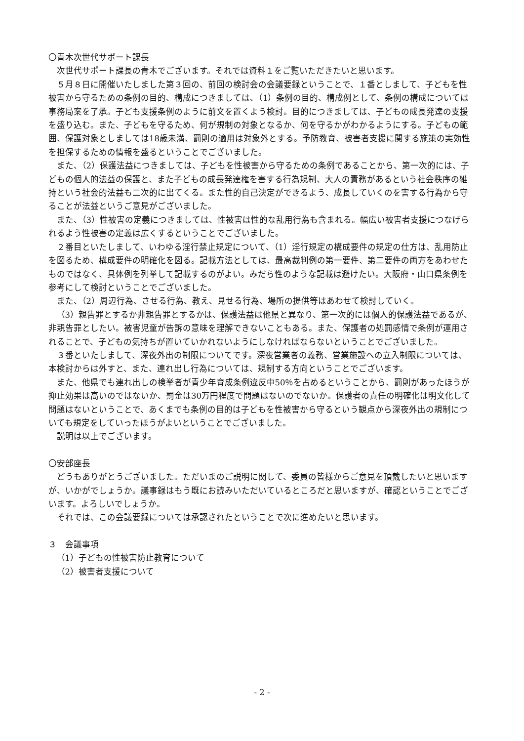〇青木次世代サポート課長
次世代サポート課長の青木でございます。それでは資料１をご覧いただきたいと思います。
５月８日に開催いたしました第３回の、前回の検討会の会議要録ということで、１番としまして、子どもを性被害から守るための条例の目的、構成につきましては、（1）条例の目的、構成例として、条例の構成については事務局案を了承。子ども支援条例のように前文を置くよう検討。目的につきましては、子どもの成長発達の支援を盛り込む。また、子どもを守るため、何が規制の対象となるか、何を守るかがわかるようにする。子どもの範囲、保護対象としましては18歳未満、罰則の適用は対象外とする。予防教育、被害者支援に関する施策の実効性を担保するための情報を盛るということでございました。
また、（2）保護法益につきましては、子どもを性被害から守るための条例であることから、第一次的には、子どもの個人的法益の保護と、また子どもの成長発達権を害する行為規制、大人の責務があるという社会秩序の維持という社会的法益も二次的に出てくる。また性的自己決定ができるよう、成長していくのを害する行為から守ることが法益というご意見がございました。
また、（3）性被害の定義につきましては、性被害は性的な乱用行為も含まれる。幅広い被害者支援につなげられるよう性被害の定義は広くするということでございました。
２番目といたしまして、いわゆる淫行禁止規定について、（1）淫行規定の構成要件の規定の仕方は、乱用防止を図るため、構成要件の明確化を図る。記載方法としては、最高裁判例の第一要件、第二要件の両方をあわせたものではなく、具体例を列挙して記載するのがよい。みだら性のような記載は避けたい。大阪府・山口県条例を参考にして検討ということでございました。
また、（2）周辺行為、させる行為、教え、見せる行為、場所の提供等はあわせて検討していく。
（3）親告罪とするか非親告罪とするかは、保護法益は他県と異なり、第一次的には個人的保護法益であるが、非親告罪としたい。被害児童が告訴の意味を理解できないこともある。また、保護者の処罰感情で条例が運用されることで、子どもの気持ちが置いていかれないようにしなければならないということでございました。
３番といたしまして、深夜外出の制限についてです。深夜営業者の義務、営業施設への立入制限については、本検討からは外すと、また、連れ出し行為については、規制する方向ということでございます。
また、他県でも連れ出しの検挙者が青少年育成条例違反中50％を占めるということから、罰則があったほうが抑止効果は高いのではないか、罰金は30万円程度で問題はないのでないか。保護者の責任の明確化は明文化して問題はないということで、あくまでも条例の目的は子どもを性被害から守るという観点から深夜外出の規制についても規定をしていったほうがよいということでございました。
説明は以上でございます。
〇安部座長
どうもありがとうございました。ただいまのご説明に関して、委員の皆様からご意見を頂戴したいと思いますが、いかがでしょうか。議事録はもう既にお読みいただいているところだと思いますが、確認ということでございます。よろしいでしょうか。
それでは、この会議要録については承認されたということで次に進めたいと思います。
３　会議事項
（1）子どもの性被害防止教育について
（2）被害者支援について
- 2 -